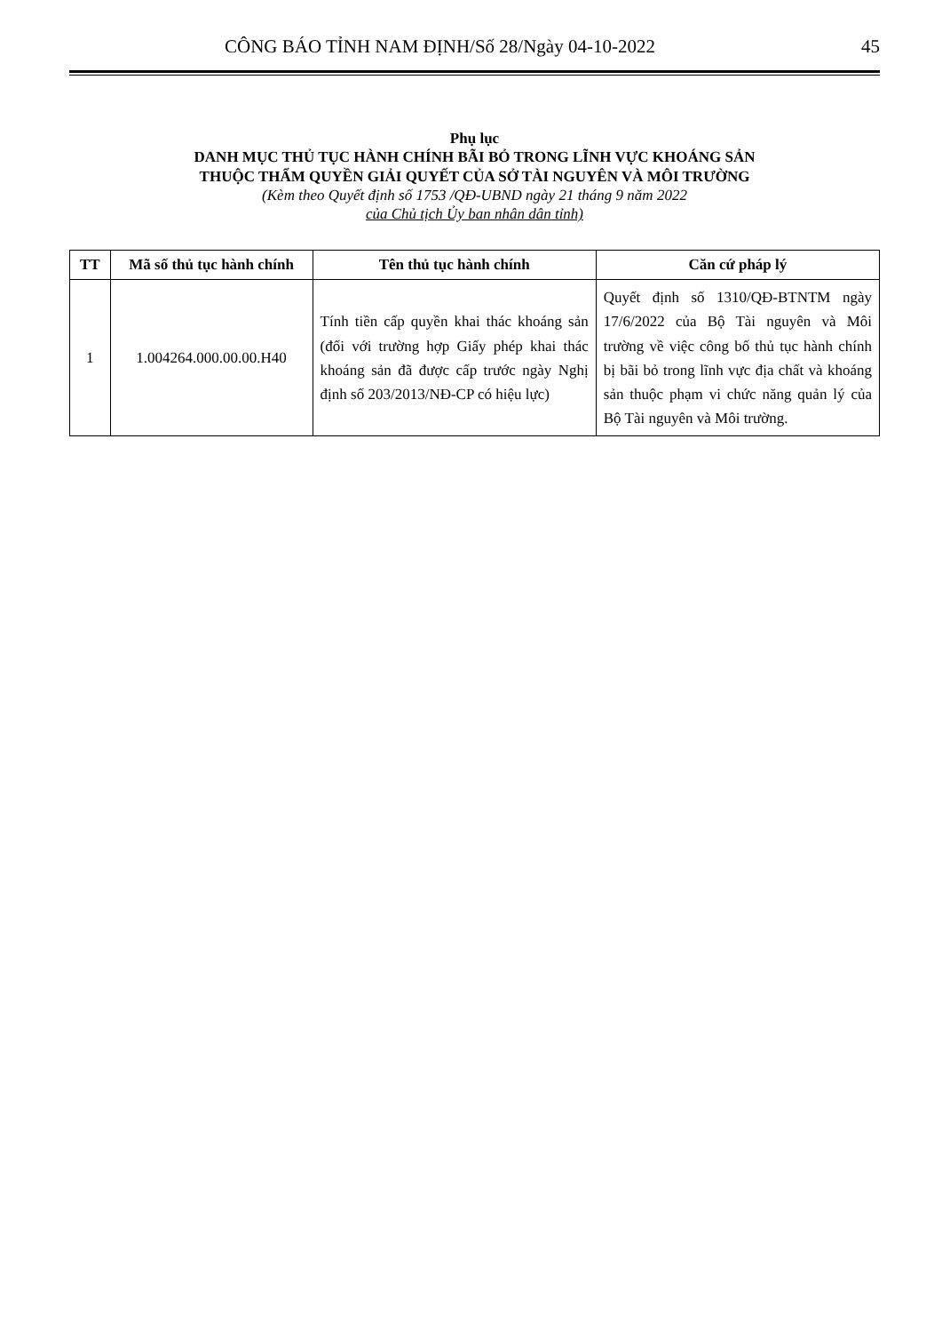CÔNG BÁO TỈNH NAM ĐỊNH/Số 28/Ngày 04-10-2022 45
Phụ lục
DANH MỤC THỦ TỤC HÀNH CHÍNH BÃI BỎ TRONG LĨNH VỰC KHOÁNG SẢN
THUỘC THẨM QUYỀN GIẢI QUYẾT CỦA SỞ TÀI NGUYÊN VÀ MÔI TRƯỜNG
(Kèm theo Quyết định số 1753 /QĐ-UBND ngày 21 tháng 9 năm 2022
của Chủ tịch Ủy ban nhân dân tỉnh)
| TT | Mã số thủ tục hành chính | Tên thủ tục hành chính | Căn cứ pháp lý |
| --- | --- | --- | --- |
| 1 | 1.004264.000.00.00.H40 | Tính tiền cấp quyền khai thác khoáng sản (đối với trường hợp Giấy phép khai thác khoáng sản đã được cấp trước ngày Nghị định số 203/2013/NĐ-CP có hiệu lực) | Quyết định số 1310/QĐ-BTNTM ngày 17/6/2022 của Bộ Tài nguyên và Môi trường về việc công bố thủ tục hành chính bị bãi bỏ trong lĩnh vực địa chất và khoáng sản thuộc phạm vi chức năng quản lý của Bộ Tài nguyên và Môi trường. |